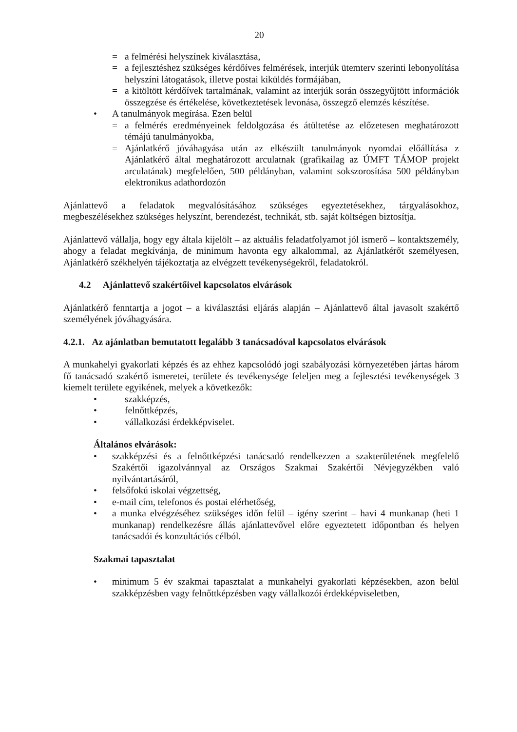20
= a felmérési helyszínek kiválasztása,
= a fejlesztéshez szükséges kérdőíves felmérések, interjúk ütemterv szerinti lebonyolítása helyszíni látogatások, illetve postai kiküldés formájában,
= a kitöltött kérdőívek tartalmának, valamint az interjúk során összegyűjtött információk összegzése és értékelése, következtetések levonása, összegző elemzés készítése.
• A tanulmányok megírása. Ezen belül
= a felmérés eredményeinek feldolgozása és átültetése az előzetesen meghatározott témájú tanulmányokba,
= Ajánlatkérő jóváhagyása után az elkészült tanulmányok nyomdai előállítása z Ajánlatkérő által meghatározott arculatnak (grafikailag az ÚMFT TÁMOP projekt arculatának) megfelelően, 500 példányban, valamint sokszorosítása 500 példányban elektronikus adathordozón
Ajánlattevő a feladatok megvalósításához szükséges egyeztetésekhez, tárgyalásokhoz, megbeszélésekhez szükséges helyszínt, berendezést, technikát, stb. saját költségen biztosítja.
Ajánlattevő vállalja, hogy egy általa kijelölt – az aktuális feladatfolyamot jól ismerő – kontaktszemély, ahogy a feladat megkívánja, de minimum havonta egy alkalommal, az Ajánlatkérőt személyesen, Ajánlatkérő székhelyén tájékoztatja az elvégzett tevékenységekről, feladatokról.
4.2 Ajánlattevő szakértőivel kapcsolatos elvárások
Ajánlatkérő fenntartja a jogot – a kiválasztási eljárás alapján – Ajánlattevő által javasolt szakértő személyének jóváhagyására.
4.2.1. Az ajánlatban bemutatott legalább 3 tanácsadóval kapcsolatos elvárások
A munkahelyi gyakorlati képzés és az ehhez kapcsolódó jogi szabályozási környezetében jártas három fő tanácsadó szakértő ismeretei, területe és tevékenysége feleljen meg a fejlesztési tevékenységek 3 kiemelt területe egyikének, melyek a következők:
• szakképzés,
• felnőttképzés,
• vállalkozási érdekképviselet.
Általános elvárások:
• szakképzési és a felnőttképzési tanácsadó rendelkezzen a szakterületének megfelelő Szakértői igazolvánnyal az Országos Szakmai Szakértői Névjegyzékben való nyilvántartásáról,
• felsőfokú iskolai végzettség,
• e-mail cím, telefonos és postai elérhetőség,
• a munka elvégzéséhez szükséges időn felül – igény szerint – havi 4 munkanap (heti 1 munkanap) rendelkezésre állás ajánlattevővel előre egyeztetett időpontban és helyen tanácsadói és konzultációs célból.
Szakmai tapasztalat
• minimum 5 év szakmai tapasztalat a munkahelyi gyakorlati képzésekben, azon belül szakképzésben vagy felnőttképzésben vagy vállalkozói érdekképviseletben,